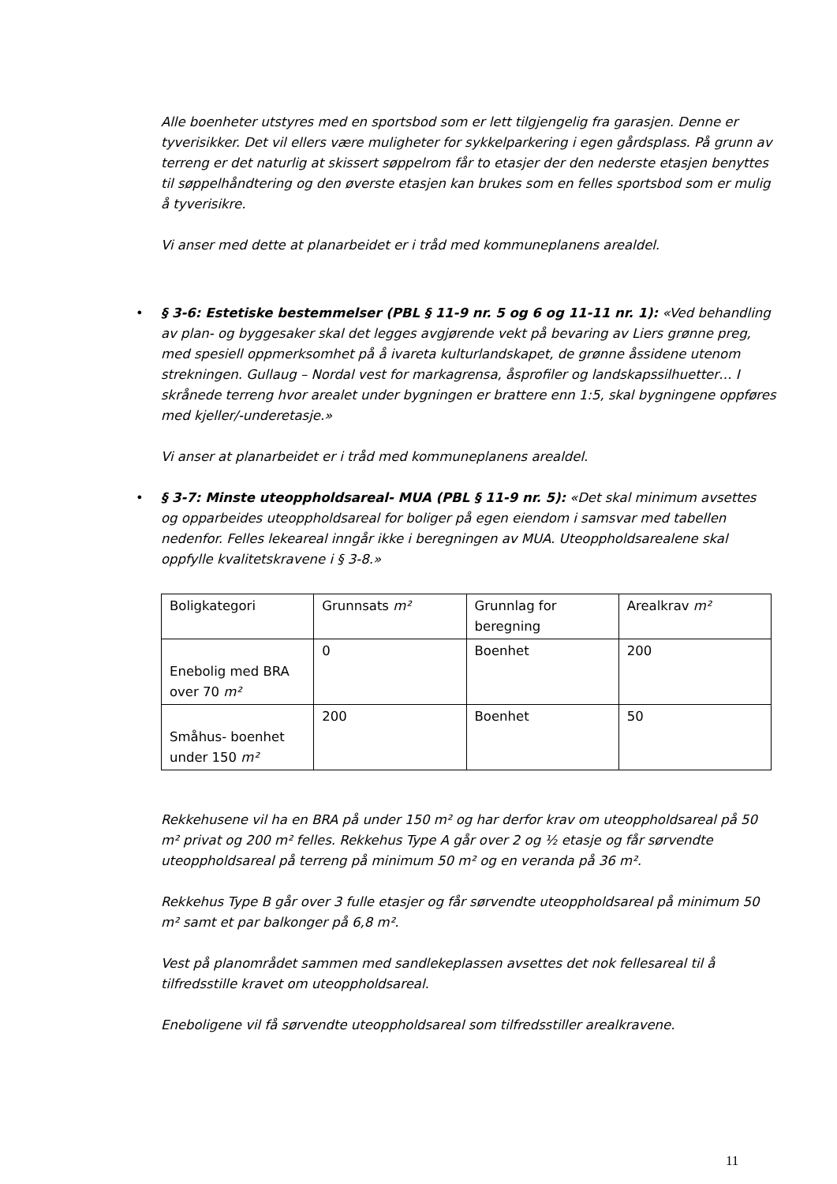Alle boenheter utstyres med en sportsbod som er lett tilgjengelig fra garasjen. Denne er tyverisikker. Det vil ellers være muligheter for sykkelparkering i egen gårdsplass. På grunn av terreng er det naturlig at skissert søppelrom får to etasjer der den nederste etasjen benyttes til søppelhåndtering og den øverste etasjen kan brukes som en felles sportsbod som er mulig å tyverisikre.
Vi anser med dette at planarbeidet er i tråd med kommuneplanens arealdel.
• § 3-6: Estetiske bestemmelser (PBL § 11-9 nr. 5 og 6 og 11-11 nr. 1): «Ved behandling av plan- og byggesaker skal det legges avgjørende vekt på bevaring av Liers grønne preg, med spesiell oppmerksomhet på å ivareta kulturlandskapet, de grønne åssidene utenom strekningen. Gullaug – Nordal vest for markagrensa, åsprofiler og landskapssilhuetter… I skrånede terreng hvor arealet under bygningen er brattere enn 1:5, skal bygningene oppføres med kjeller/-underetasje.»
Vi anser at planarbeidet er i tråd med kommuneplanens arealdel.
• § 3-7: Minste uteoppholdsareal- MUA (PBL § 11-9 nr. 5): «Det skal minimum avsettes og opparbeides uteoppholdsareal for boliger på egen eiendom i samsvar med tabellen nedenfor. Felles lekeareal inngår ikke i beregningen av MUA. Uteoppholdsarealene skal oppfylle kvalitetskravene i § 3-8.»
| Boligkategori | Grunnsats m² | Grunnlag for beregning | Arealkrav m² |
| Enebolig med BRA over 70 m² | 0 | Boenhet | 200 |
| Småhus- boenhet under 150 m² | 200 | Boenhet | 50 |
Rekkehusene vil ha en BRA på under 150 m² og har derfor krav om uteoppholdsareal på 50 m² privat og 200 m² felles. Rekkehus Type A går over 2 og ½ etasje og får sørvendte uteoppholdsareal på terreng på minimum 50 m² og en veranda på 36 m².
Rekkehus Type B går over 3 fulle etasjer og får sørvendte uteoppholdsareal på minimum 50 m² samt et par balkonger på 6,8 m².
Vest på planområdet sammen med sandlekeplassen avsettes det nok fellesareal til å tilfredsstille kravet om uteoppholdsareal.
Eneboligene vil få sørvendte uteoppholdsareal som tilfredsstiller arealkravene.
11